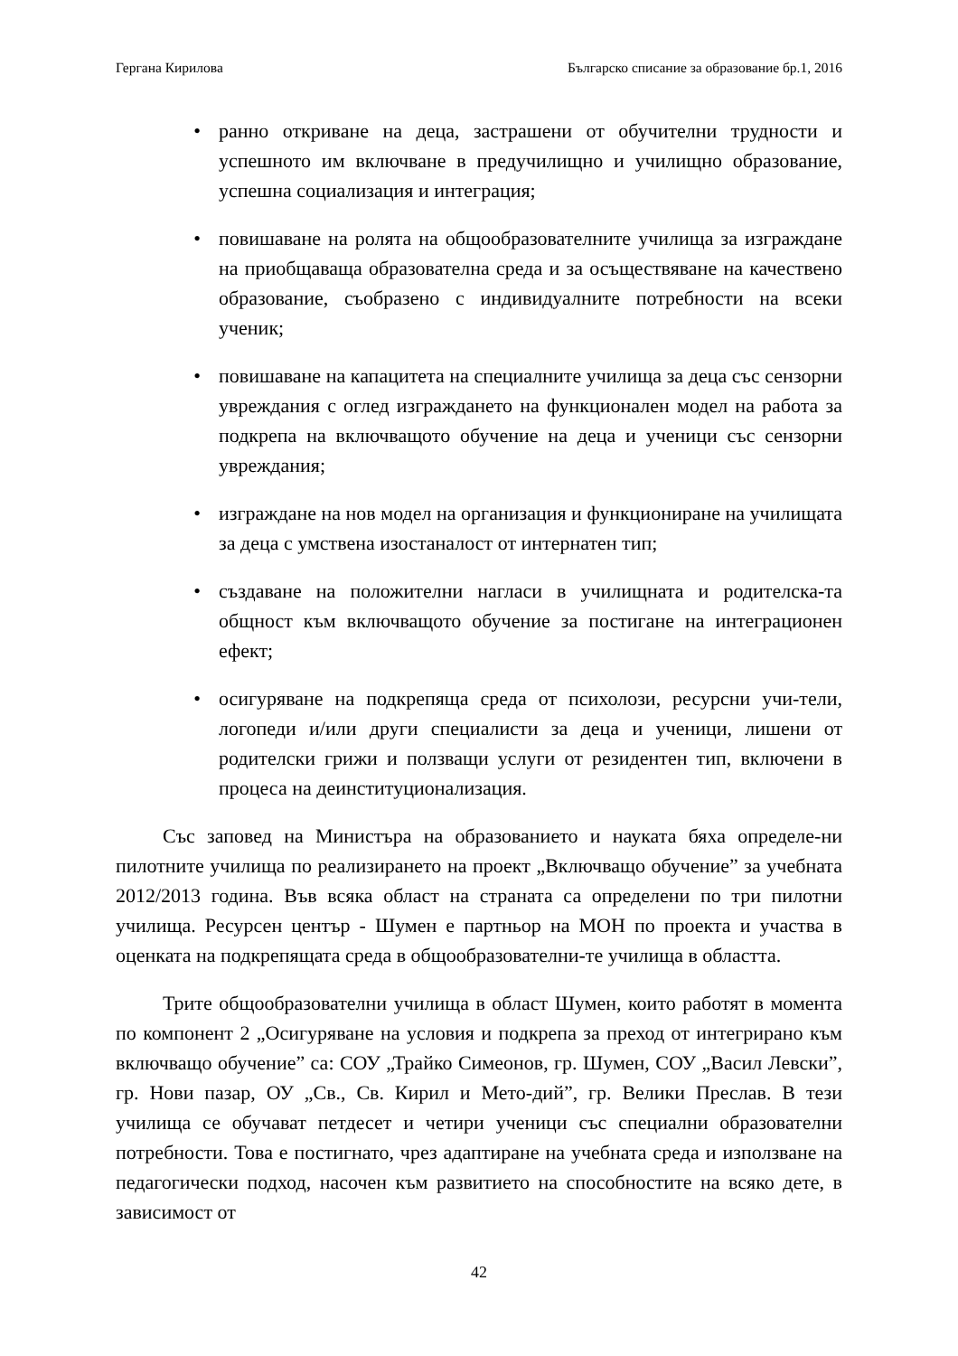Гергана Кирилова Българско списание за образование бр.1, 2016
• ранно откриване на деца, застрашени от обучителни трудности и успешното им включване в предучилищно и училищно образование, успешна социализация и интеграция;
• повишаване на ролята на общообразователните училища за изграждане на приобщаваща образователна среда и за осъществяване на качествено образование, съобразено с индивидуалните потребности на всеки ученик;
• повишаване на капацитета на специалните училища за деца със сензорни увреждания с оглед изграждането на функционален модел на работа за подкрепа на включващото обучение на деца и ученици със сензорни увреждания;
• изграждане на нов модел на организация и функциониране на училищата за деца с умствена изостаналост от интернатен тип;
• създаване на положителни нагласи в училищната и родителска-та общност към включващото обучение за постигане на интеграционен ефект;
• осигуряване на подкрепяща среда от психолози, ресурсни учи-тели, логопеди и/или други специалисти за деца и ученици, лишени от родителски грижи и ползващи услуги от резидентен тип, включени в процеса на деинституционализация.
Със заповед на Министъра на образованието и науката бяха определе-ни пилотните училища по реализирането на проект „Включващо обучение” за учебната 2012/2013 година. Във всяка област на страната са определени по три пилотни училища. Ресурсен център - Шумен е партньор на МОН по проекта и участва в оценката на подкрепящата среда в общообразователни-те училища в областта.
Трите общообразователни училища в област Шумен, които работят в момента по компонент 2 „Осигуряване на условия и подкрепа за преход от интегрирано към включващо обучение” са: СОУ „Трайко Симеонов, гр. Шумен, СОУ „Васил Левски”, гр. Нови пазар, ОУ „Св., Св. Кирил и Мето-дий”, гр. Велики Преслав. В тези училища се обучават петдесет и четири ученици със специални образователни потребности. Това е постигнато, чрез адаптиране на учебната среда и използване на педагогически подход, насочен към развитието на способностите на всяко дете, в зависимост от
42